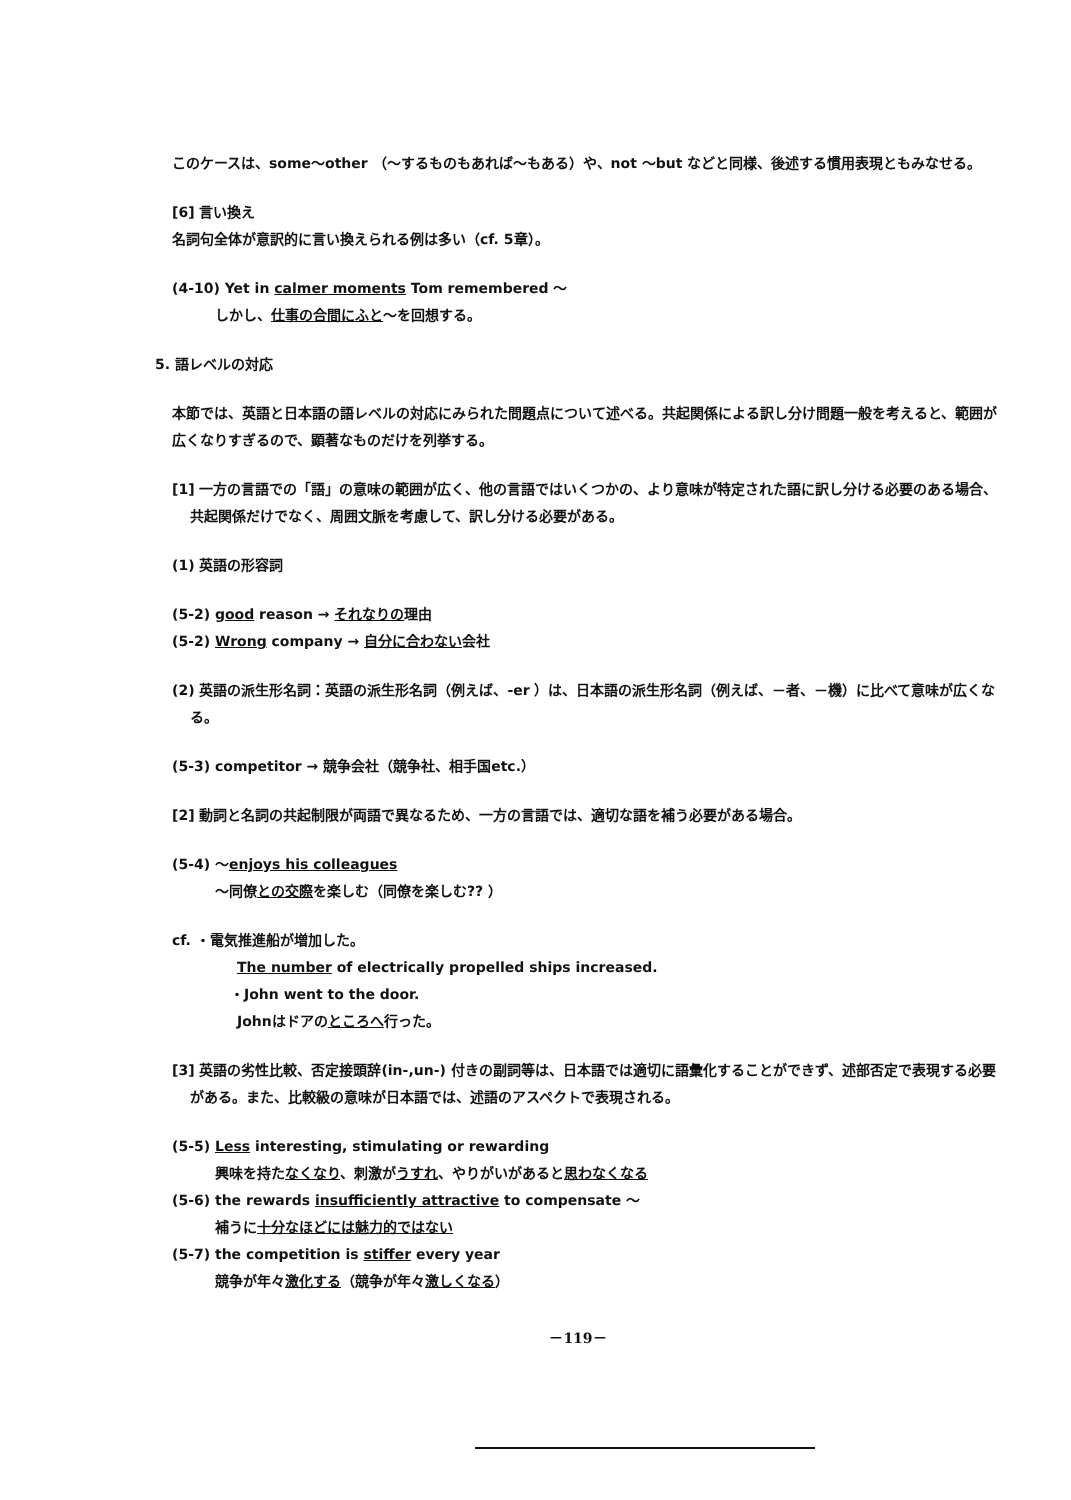このケースは、some～other （～するものもあれば～もある）や、not ～but などと同様、後述する慣用表現ともみなせる。
[6] 言い換え
名詞句全体が意訳的に言い換えられる例は多い（cf. 5章）。
(4-10) Yet in calmer moments Tom remembered ～
しかし、仕事の合間にふと～を回想する。
5. 語レベルの対応
本節では、英語と日本語の語レベルの対応にみられた問題点について述べる。共起関係による訳し分け問題一般を考えると、範囲が広くなりすぎるので、顕著なものだけを列挙する。
[1] 一方の言語での「語」の意味の範囲が広く、他の言語ではいくつかの、より意味が特定された語に訳し分ける必要のある場合、共起関係だけでなく、周囲文脈を考慮して、訳し分ける必要がある。
(1) 英語の形容詞
(5-2) good reason → それなりの理由
(5-2) Wrong company → 自分に合わない会社
(2) 英語の派生形名詞：英語の派生形名詞（例えば、-er ）は、日本語の派生形名詞（例えば、－者、－機）に比べて意味が広くなる。
(5-3) competitor → 競争会社（競争社、相手国etc.）
[2] 動詞と名詞の共起制限が両語で異なるため、一方の言語では、適切な語を補う必要がある場合。
(5-4) ～enjoys his colleagues
～同僚との交際を楽しむ（同僚を楽しむ?? ）
cf. ・電気推進船が増加した。
The number of electrically propelled ships increased.
・John went to the door.
Johnはドアのところへ行った。
[3] 英語の劣性比較、否定接頭辞(in-,un-) 付きの副詞等は、日本語では適切に語彙化することができず、述部否定で表現する必要がある。また、比較級の意味が日本語では、述語のアスペクトで表現される。
(5-5) Less interesting, stimulating or rewarding
興味を持たなくなり、刺激がうすれ、やりがいがあると思わなくなる
(5-6) the rewards insufficiently attractive to compensate ～
補うに十分なほどには魅力的ではない
(5-7) the competition is stiffer every year
競争が年々激化する（競争が年々激しくなる）
－119－